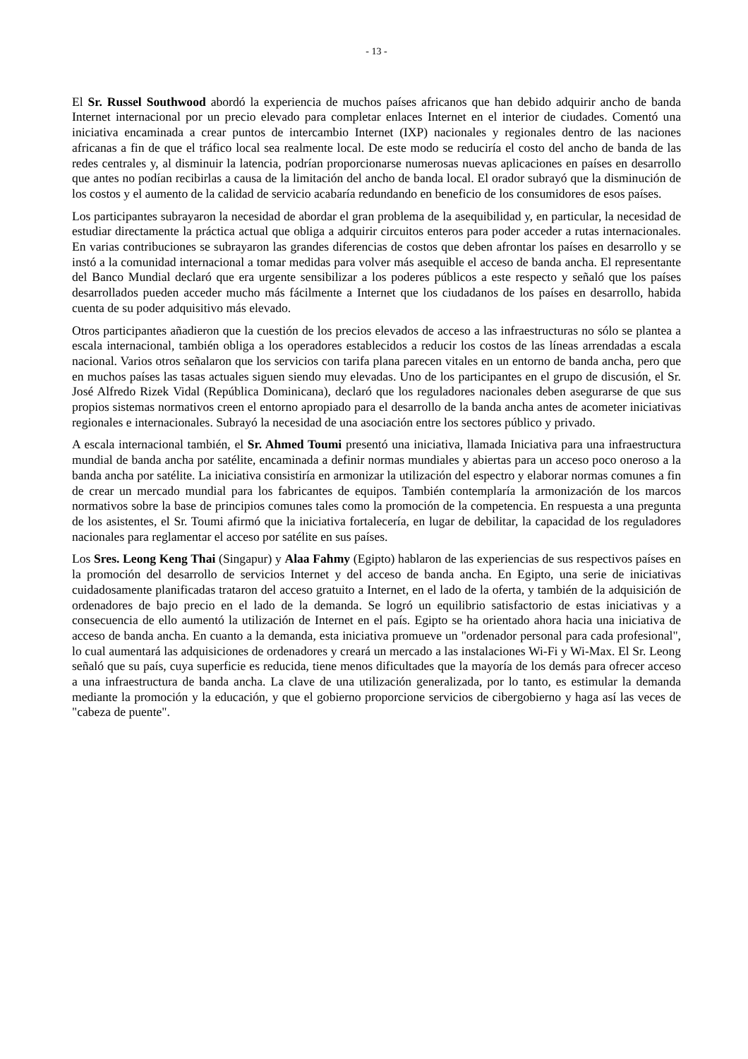- 13 -
El Sr. Russel Southwood abordó la experiencia de muchos países africanos que han debido adquirir ancho de banda Internet internacional por un precio elevado para completar enlaces Internet en el interior de ciudades. Comentó una iniciativa encaminada a crear puntos de intercambio Internet (IXP) nacionales y regionales dentro de las naciones africanas a fin de que el tráfico local sea realmente local. De este modo se reduciría el costo del ancho de banda de las redes centrales y, al disminuir la latencia, podrían proporcionarse numerosas nuevas aplicaciones en países en desarrollo que antes no podían recibirlas a causa de la limitación del ancho de banda local. El orador subrayó que la disminución de los costos y el aumento de la calidad de servicio acabaría redundando en beneficio de los consumidores de esos países.
Los participantes subrayaron la necesidad de abordar el gran problema de la asequibilidad y, en particular, la necesidad de estudiar directamente la práctica actual que obliga a adquirir circuitos enteros para poder acceder a rutas internacionales. En varias contribuciones se subrayaron las grandes diferencias de costos que deben afrontar los países en desarrollo y se instó a la comunidad internacional a tomar medidas para volver más asequible el acceso de banda ancha. El representante del Banco Mundial declaró que era urgente sensibilizar a los poderes públicos a este respecto y señaló que los países desarrollados pueden acceder mucho más fácilmente a Internet que los ciudadanos de los países en desarrollo, habida cuenta de su poder adquisitivo más elevado.
Otros participantes añadieron que la cuestión de los precios elevados de acceso a las infraestructuras no sólo se plantea a escala internacional, también obliga a los operadores establecidos a reducir los costos de las líneas arrendadas a escala nacional. Varios otros señalaron que los servicios con tarifa plana parecen vitales en un entorno de banda ancha, pero que en muchos países las tasas actuales siguen siendo muy elevadas. Uno de los participantes en el grupo de discusión, el Sr. José Alfredo Rizek Vidal (República Dominicana), declaró que los reguladores nacionales deben asegurarse de que sus propios sistemas normativos creen el entorno apropiado para el desarrollo de la banda ancha antes de acometer iniciativas regionales e internacionales. Subrayó la necesidad de una asociación entre los sectores público y privado.
A escala internacional también, el Sr. Ahmed Toumi presentó una iniciativa, llamada Iniciativa para una infraestructura mundial de banda ancha por satélite, encaminada a definir normas mundiales y abiertas para un acceso poco oneroso a la banda ancha por satélite. La iniciativa consistiría en armonizar la utilización del espectro y elaborar normas comunes a fin de crear un mercado mundial para los fabricantes de equipos. También contemplaría la armonización de los marcos normativos sobre la base de principios comunes tales como la promoción de la competencia. En respuesta a una pregunta de los asistentes, el Sr. Toumi afirmó que la iniciativa fortalecería, en lugar de debilitar, la capacidad de los reguladores nacionales para reglamentar el acceso por satélite en sus países.
Los Sres. Leong Keng Thai (Singapur) y Alaa Fahmy (Egipto) hablaron de las experiencias de sus respectivos países en la promoción del desarrollo de servicios Internet y del acceso de banda ancha. En Egipto, una serie de iniciativas cuidadosamente planificadas trataron del acceso gratuito a Internet, en el lado de la oferta, y también de la adquisición de ordenadores de bajo precio en el lado de la demanda. Se logró un equilibrio satisfactorio de estas iniciativas y a consecuencia de ello aumentó la utilización de Internet en el país. Egipto se ha orientado ahora hacia una iniciativa de acceso de banda ancha. En cuanto a la demanda, esta iniciativa promueve un "ordenador personal para cada profesional", lo cual aumentará las adquisiciones de ordenadores y creará un mercado a las instalaciones Wi-Fi y Wi-Max. El Sr. Leong señaló que su país, cuya superficie es reducida, tiene menos dificultades que la mayoría de los demás para ofrecer acceso a una infraestructura de banda ancha. La clave de una utilización generalizada, por lo tanto, es estimular la demanda mediante la promoción y la educación, y que el gobierno proporcione servicios de cibergobierno y haga así las veces de "cabeza de puente".